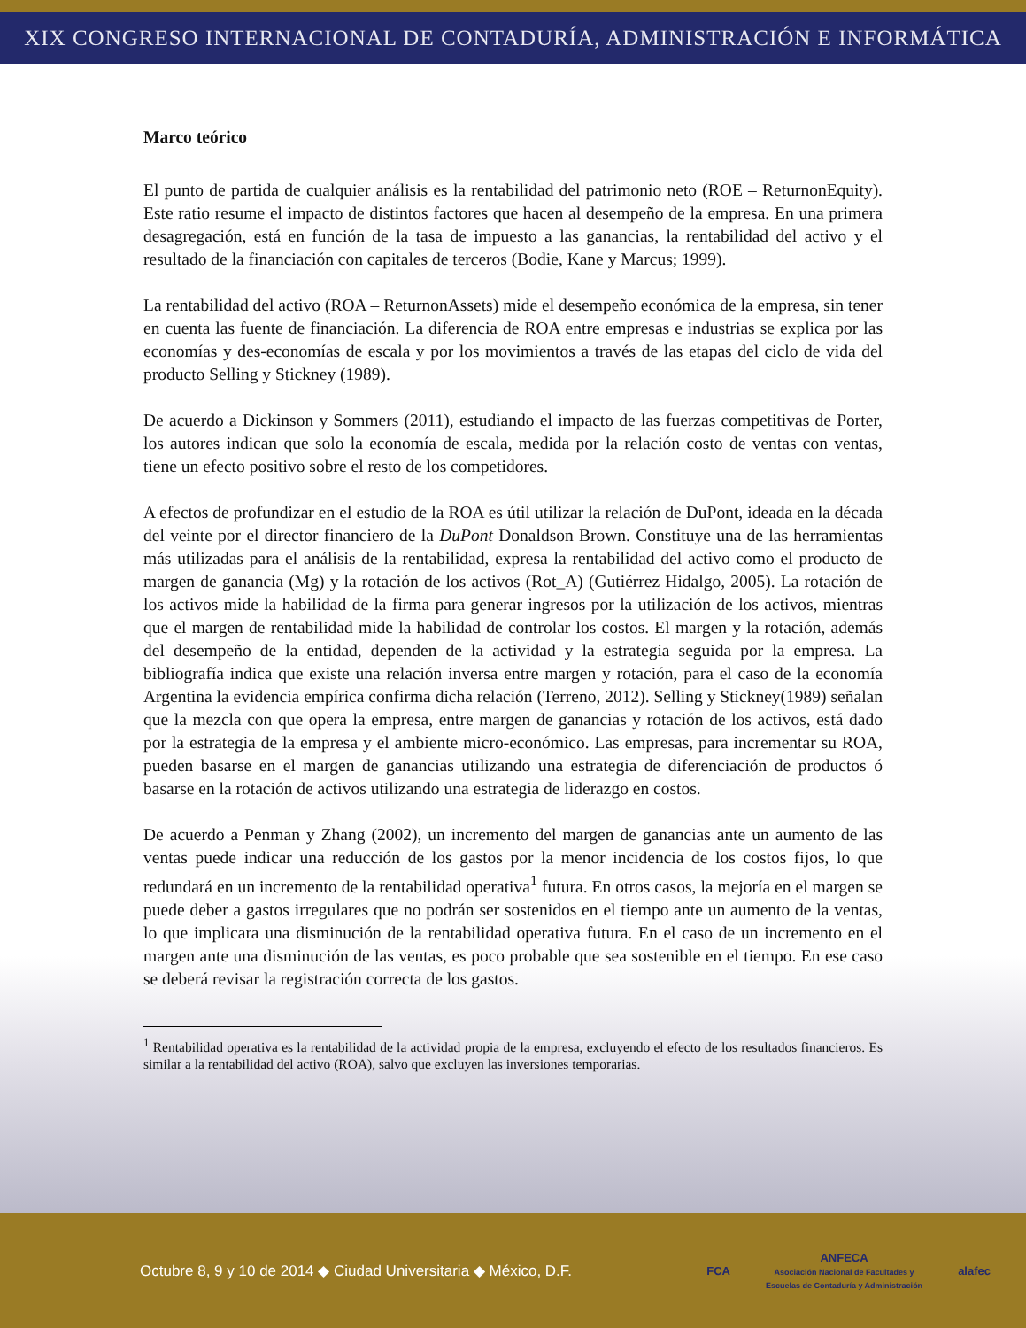XIX CONGRESO INTERNACIONAL DE CONTADURÍA, ADMINISTRACIÓN E INFORMÁTICA
Marco teórico
El punto de partida de cualquier análisis es la rentabilidad del patrimonio neto (ROE – ReturnonEquity). Este ratio resume el impacto de distintos factores que hacen al desempeño de la empresa. En una primera desagregación, está en función de la tasa de impuesto a las ganancias, la rentabilidad del activo y el resultado de la financiación con capitales de terceros (Bodie, Kane y Marcus; 1999).
La rentabilidad del activo (ROA – ReturnonAssets) mide el desempeño económica de la empresa, sin tener en cuenta las fuente de financiación. La diferencia de ROA entre empresas e industrias se explica por las economías y des-economías de escala y por los movimientos a través de las etapas del ciclo de vida del producto Selling y Stickney (1989).
De acuerdo a Dickinson y Sommers (2011), estudiando el impacto de las fuerzas competitivas de Porter, los autores indican que solo la economía de escala, medida por la relación costo de ventas con ventas, tiene un efecto positivo sobre el resto de los competidores.
A efectos de profundizar en el estudio de la ROA es útil utilizar la relación de DuPont, ideada en la década del veinte por el director financiero de la DuPont Donaldson Brown. Constituye una de las herramientas más utilizadas para el análisis de la rentabilidad, expresa la rentabilidad del activo como el producto de margen de ganancia (Mg) y la rotación de los activos (Rot_A) (Gutiérrez Hidalgo, 2005). La rotación de los activos mide la habilidad de la firma para generar ingresos por la utilización de los activos, mientras que el margen de rentabilidad mide la habilidad de controlar los costos. El margen y la rotación, además del desempeño de la entidad, dependen de la actividad y la estrategia seguida por la empresa. La bibliografía indica que existe una relación inversa entre margen y rotación, para el caso de la economía Argentina la evidencia empírica confirma dicha relación (Terreno, 2012). Selling y Stickney(1989) señalan que la mezcla con que opera la empresa, entre margen de ganancias y rotación de los activos, está dado por la estrategia de la empresa y el ambiente micro-económico. Las empresas, para incrementar su ROA, pueden basarse en el margen de ganancias utilizando una estrategia de diferenciación de productos ó basarse en la rotación de activos utilizando una estrategia de liderazgo en costos.
De acuerdo a Penman y Zhang (2002), un incremento del margen de ganancias ante un aumento de las ventas puede indicar una reducción de los gastos por la menor incidencia de los costos fijos, lo que redundará en un incremento de la rentabilidad operativa<sup>1</sup> futura. En otros casos, la mejoría en el margen se puede deber a gastos irregulares que no podrán ser sostenidos en el tiempo ante un aumento de la ventas, lo que implicara una disminución de la rentabilidad operativa futura. En el caso de un incremento en el margen ante una disminución de las ventas, es poco probable que sea sostenible en el tiempo. En ese caso se deberá revisar la registración correcta de los gastos.
<sup>1</sup> Rentabilidad operativa es la rentabilidad de la actividad propia de la empresa, excluyendo el efecto de los resultados financieros. Es similar a la rentabilidad del activo (ROA), salvo que excluyen las inversiones temporarias.
Octubre 8, 9 y 10 de 2014 ◆ Ciudad Universitaria ◆ México, D.F.
FCA
ANFECA
Asociación Nacional de Facultades y
Escuelas de Contaduría y Administración
alafec